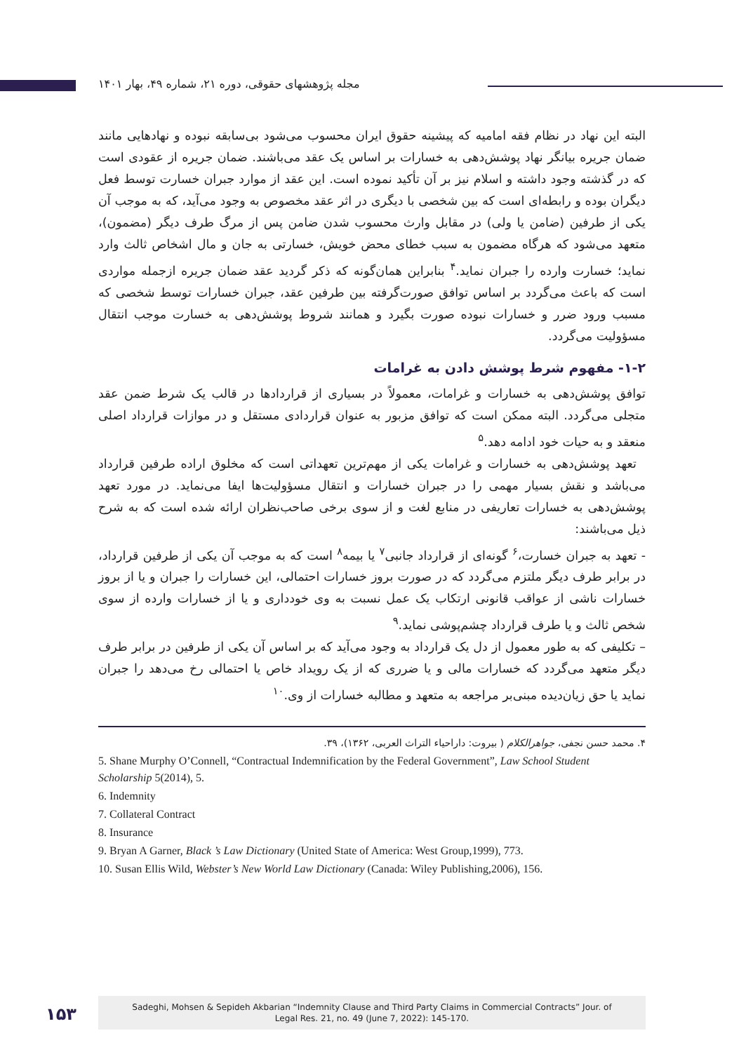مجله پژوهشهای حقوقی، دوره ۲۱، شماره ۴۹، بهار ۱۴۰۱
البته این نهاد در نظام فقه امامیه که پیشینه حقوق ایران محسوب می‌شود بی‌سابقه نبوده و نهادهایی مانند ضمان جریره بیانگر نهاد پوشش‌دهی به خسارات بر اساس یک عقد می‌باشند. ضمان جریره از عقودی است که در گذشته وجود داشته و اسلام نیز بر آن تأکید نموده است. این عقد از موارد جبران خسارت توسط فعل دیگران بوده و رابطه‌ای است که بین شخصی با دیگری در اثر عقد مخصوص به وجود می‌آید، که به موجب آن یکی از طرفین (ضامن یا ولی) در مقابل وارث محسوب شدن ضامن پس از مرگ طرف دیگر (مضمون)، متعهد می‌شود که هرگاه مضمون به سبب خطای محض خویش، خسارتی به جان و مال اشخاص ثالث وارد نماید؛ خسارت وارده را جبران نماید.<sup>۴</sup> بنابراین همان‌گونه که ذکر گردید عقد ضمان جریره ازجمله مواردی است که باعث می‌گردد بر اساس توافق صورت‌گرفته بین طرفین عقد، جبران خسارات توسط شخصی که مسبب ورود ضرر و خسارات نبوده صورت بگیرد و همانند شروط پوشش‌دهی به خسارت موجب انتقال مسؤولیت می‌گردد.
۱-۲- مفهوم شرط پوشش دادن به غرامات
توافق پوشش‌دهی به خسارات و غرامات، معمولاً در بسیاری از قراردادها در قالب یک شرط ضمن عقد متجلی می‌گردد. البته ممکن است که توافق مزبور به عنوان قراردادی مستقل و در موازات قرارداد اصلی منعقد و به حیات خود ادامه دهد.<sup>۵</sup>
تعهد پوشش‌دهی به خسارات و غرامات یکی از مهم‌ترین تعهداتی است که مخلوق اراده طرفین قرارداد می‌باشد و نقش بسیار مهمی را در جبران خسارات و انتقال مسؤولیت‌ها ایفا می‌نماید. در مورد تعهد پوشش‌دهی به خسارات تعاریفی در منابع لغت و از سوی برخی صاحب‌نظران ارائه شده است که به شرح ذیل می‌باشند:
- تعهد به جبران خسارت،<sup>۶</sup> گونه‌ای از قرارداد جانبی<sup>۷</sup> یا بیمه<sup>۸</sup> است که به موجب آن یکی از طرفین قرارداد، در برابر طرف دیگر ملتزم می‌گردد که در صورت بروز خسارات احتمالی، این خسارات را جبران و یا از بروز خسارات ناشی از عواقب قانونی ارتکاب یک عمل نسبت به وی خودداری و یا از خسارات وارده از سوی شخص ثالث و یا طرف قرارداد چشم‌پوشی نماید.<sup>۹</sup>
– تکلیفی که به طور معمول از دل یک قرارداد به وجود می‌آید که بر اساس آن یکی از طرفین در برابر طرف دیگر متعهد می‌گردد که خسارات مالی و یا ضرری که از یک رویداد خاص یا احتمالی رخ می‌دهد را جبران نماید یا حق زیان‌دیده مبنی‌بر مراجعه به متعهد و مطالبه خسارات از وی.<sup>۱۰</sup>
۴. محمد حسن نجفی، جواهرالکلام ( بیروت: داراحیاء التراث العربی، ۱۳۶۲)، ۳۹.
5. Shane Murphy O’Connell, “Contractual Indemnification by the Federal Government”, Law School Student Scholarship 5(2014), 5.
6. Indemnity
7. Collateral Contract
8. Insurance
9. Bryan A Garner, Black ’s Law Dictionary (United State of America: West Group,1999), 773.
10. Susan Ellis Wild, Webster’s New World Law Dictionary (Canada: Wiley Publishing,2006), 156.
۱۵۳
Sadeghi, Mohsen & Sepideh Akbarian “Indemnity Clause and Third Party Claims in Commercial Contracts” Jour. of
Legal Res. 21, no. 49 (June 7, 2022): 145-170.